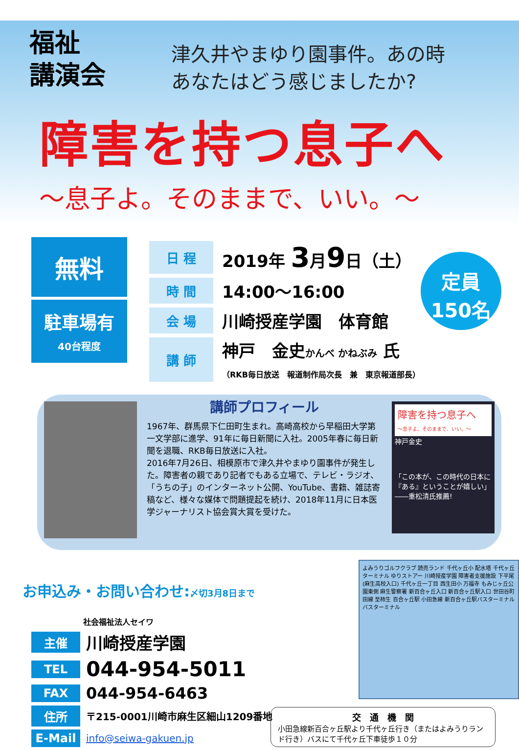福祉
講演会
津久井やまゆり園事件。あの時
あなたはどう感じましたか?
障害を持つ息子へ
～息子よ。そのままで、いい。～
無料
駐車場有
40台程度
| 日 程 | 2019年 3 月 9 日（土） |
| 時 間 | 14:00～16:00 |
| 会 場 | 川崎授産学園 体育館 |
| 講 師 | 神戸 金史 かんべ かねぶみ 氏 （RKB毎日放送 報道制作局次長 兼 東京報道部長） |
定員
150名
講師プロフィール
1967年、群馬県下仁田町生まれ。高崎高校から早稲田大学第一文学部に進学、91年に毎日新聞に入社。2005年春に毎日新聞を退職、RKB毎日放送に入社。
2016年7月26日、相模原市で津久井やまゆり園事件が発生した。障害者の親であり記者でもある立場で、テレビ・ラジオ、「うちの子」のインターネット公開、YouTube、書籍、雑誌寄稿など、様々な媒体で問題提起を続け、2018年11月に日本医学ジャーナリスト協会賞大賞を受けた。
障害を持つ息子へ
～息子よ。そのままで、いい。～
神戸金史
「この本が、この時代の日本に『ある』ということが嬉しい」
――重松清氏推薦!
お申込み・お問い合わせ:〆切3月8日まで
社会福祉法人セイワ
主催 川崎授産学園
TEL 044-954-5011
FAX 044-954-6463
住所 〒215-0001川崎市麻生区細山1209番地
E-Mail info@seiwa-gakuen.jp
よみうりゴルフクラブ 読売ランド 千代ヶ丘小 配水塔 千代ヶ丘ターミナル ゆりストアー 川崎授産学園 障害者支援施設 下平尾(麻生高校入口) 千代ヶ丘一丁目 西生田小 万福寺 もみじヶ丘公園東側 麻生警察署 新百合ヶ丘入口 新百合ヶ丘駅入口 世田谷町田線 至柿生 百合ヶ丘駅 小田急線 新百合ヶ丘駅バスターミナル バスターミナル
交　通　機　関
小田急線新百合ヶ丘駅より千代ヶ丘行き（またはよみうりランド行き）バスにて千代ヶ丘下車徒歩１０分